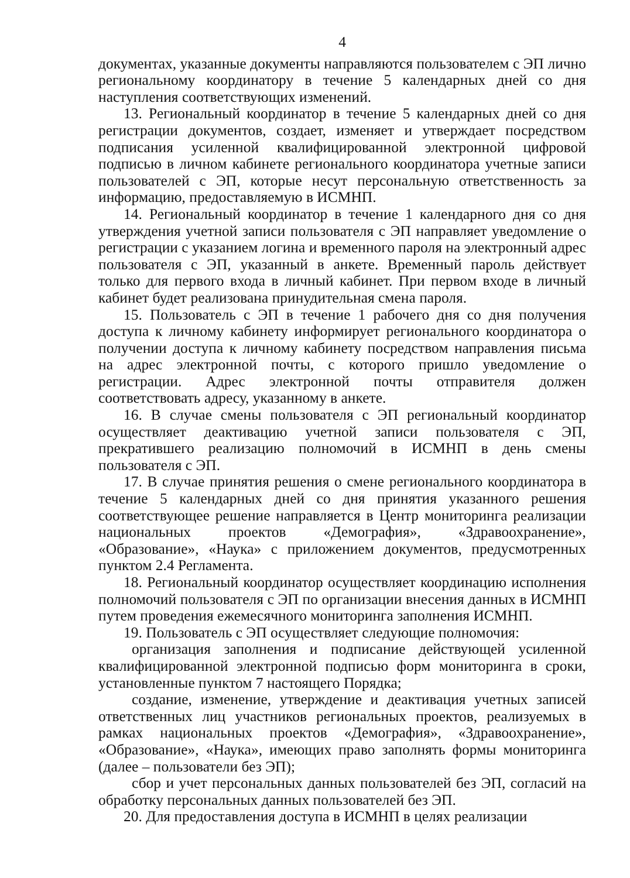4
документах, указанные документы направляются пользователем с ЭП лично региональному координатору в течение 5 календарных дней со дня наступления соответствующих изменений.
13. Региональный координатор в течение 5 календарных дней со дня регистрации документов, создает, изменяет и утверждает посредством подписания усиленной квалифицированной электронной цифровой подписью в личном кабинете регионального координатора учетные записи пользователей с ЭП, которые несут персональную ответственность за информацию, предоставляемую в ИСМНП.
14. Региональный координатор в течение 1 календарного дня со дня утверждения учетной записи пользователя с ЭП направляет уведомление о регистрации с указанием логина и временного пароля на электронный адрес пользователя с ЭП, указанный в анкете. Временный пароль действует только для первого входа в личный кабинет. При первом входе в личный кабинет будет реализована принудительная смена пароля.
15. Пользователь с ЭП в течение 1 рабочего дня со дня получения доступа к личному кабинету информирует регионального координатора о получении доступа к личному кабинету посредством направления письма на адрес электронной почты, с которого пришло уведомление о регистрации. Адрес электронной почты отправителя должен соответствовать адресу, указанному в анкете.
16. В случае смены пользователя с ЭП региональный координатор осуществляет деактивацию учетной записи пользователя с ЭП, прекратившего реализацию полномочий в ИСМНП в день смены пользователя с ЭП.
17. В случае принятия решения о смене регионального координатора в течение 5 календарных дней со дня принятия указанного решения соответствующее решение направляется в Центр мониторинга реализации национальных проектов «Демография», «Здравоохранение», «Образование», «Наука» с приложением документов, предусмотренных пунктом 2.4 Регламента.
18. Региональный координатор осуществляет координацию исполнения полномочий пользователя с ЭП по организации внесения данных в ИСМНП путем проведения ежемесячного мониторинга заполнения ИСМНП.
19. Пользователь с ЭП осуществляет следующие полномочия:
организация заполнения и подписание действующей усиленной квалифицированной электронной подписью форм мониторинга в сроки, установленные пунктом 7 настоящего Порядка;
создание, изменение, утверждение и деактивация учетных записей ответственных лиц участников региональных проектов, реализуемых в рамках национальных проектов «Демография», «Здравоохранение», «Образование», «Наука», имеющих право заполнять формы мониторинга (далее – пользователи без ЭП);
сбор и учет персональных данных пользователей без ЭП, согласий на обработку персональных данных пользователей без ЭП.
20. Для предоставления доступа в ИСМНП в целях реализации